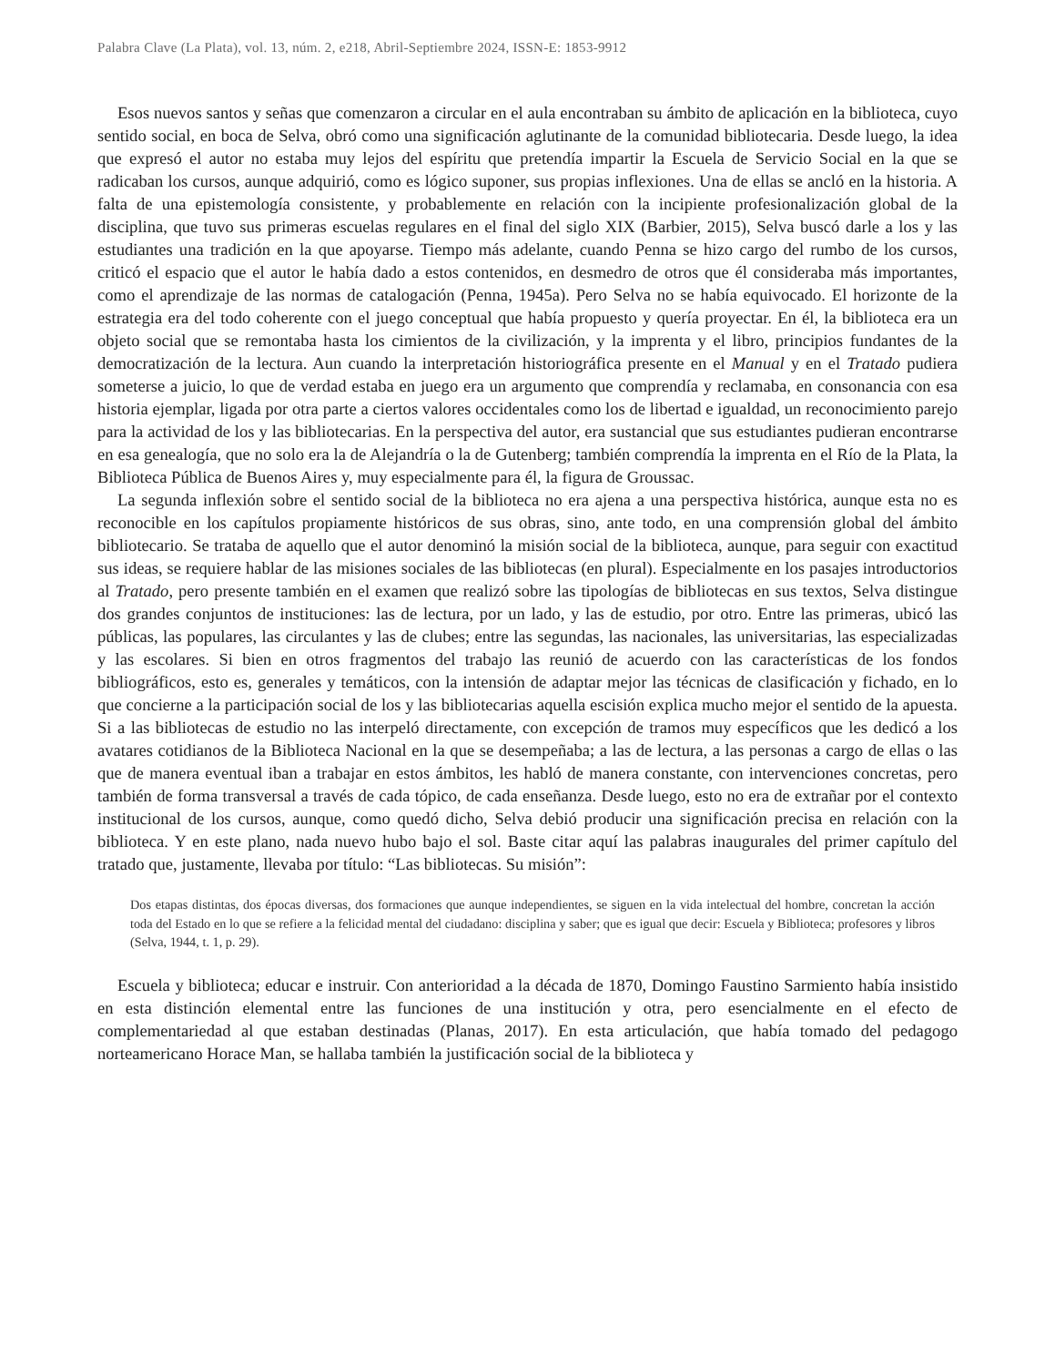Palabra Clave (La Plata), vol. 13, núm. 2, e218, Abril-Septiembre 2024, ISSN-E: 1853-9912
Esos nuevos santos y señas que comenzaron a circular en el aula encontraban su ámbito de aplicación en la biblioteca, cuyo sentido social, en boca de Selva, obró como una significación aglutinante de la comunidad bibliotecaria. Desde luego, la idea que expresó el autor no estaba muy lejos del espíritu que pretendía impartir la Escuela de Servicio Social en la que se radicaban los cursos, aunque adquirió, como es lógico suponer, sus propias inflexiones. Una de ellas se ancló en la historia. A falta de una epistemología consistente, y probablemente en relación con la incipiente profesionalización global de la disciplina, que tuvo sus primeras escuelas regulares en el final del siglo XIX (Barbier, 2015), Selva buscó darle a los y las estudiantes una tradición en la que apoyarse. Tiempo más adelante, cuando Penna se hizo cargo del rumbo de los cursos, criticó el espacio que el autor le había dado a estos contenidos, en desmedro de otros que él consideraba más importantes, como el aprendizaje de las normas de catalogación (Penna, 1945a). Pero Selva no se había equivocado. El horizonte de la estrategia era del todo coherente con el juego conceptual que había propuesto y quería proyectar. En él, la biblioteca era un objeto social que se remontaba hasta los cimientos de la civilización, y la imprenta y el libro, principios fundantes de la democratización de la lectura. Aun cuando la interpretación historiográfica presente en el Manual y en el Tratado pudiera someterse a juicio, lo que de verdad estaba en juego era un argumento que comprendía y reclamaba, en consonancia con esa historia ejemplar, ligada por otra parte a ciertos valores occidentales como los de libertad e igualdad, un reconocimiento parejo para la actividad de los y las bibliotecarias. En la perspectiva del autor, era sustancial que sus estudiantes pudieran encontrarse en esa genealogía, que no solo era la de Alejandría o la de Gutenberg; también comprendía la imprenta en el Río de la Plata, la Biblioteca Pública de Buenos Aires y, muy especialmente para él, la figura de Groussac.
La segunda inflexión sobre el sentido social de la biblioteca no era ajena a una perspectiva histórica, aunque esta no es reconocible en los capítulos propiamente históricos de sus obras, sino, ante todo, en una comprensión global del ámbito bibliotecario. Se trataba de aquello que el autor denominó la misión social de la biblioteca, aunque, para seguir con exactitud sus ideas, se requiere hablar de las misiones sociales de las bibliotecas (en plural). Especialmente en los pasajes introductorios al Tratado, pero presente también en el examen que realizó sobre las tipologías de bibliotecas en sus textos, Selva distingue dos grandes conjuntos de instituciones: las de lectura, por un lado, y las de estudio, por otro. Entre las primeras, ubicó las públicas, las populares, las circulantes y las de clubes; entre las segundas, las nacionales, las universitarias, las especializadas y las escolares. Si bien en otros fragmentos del trabajo las reunió de acuerdo con las características de los fondos bibliográficos, esto es, generales y temáticos, con la intensión de adaptar mejor las técnicas de clasificación y fichado, en lo que concierne a la participación social de los y las bibliotecarias aquella escisión explica mucho mejor el sentido de la apuesta. Si a las bibliotecas de estudio no las interpeló directamente, con excepción de tramos muy específicos que les dedicó a los avatares cotidianos de la Biblioteca Nacional en la que se desempeñaba; a las de lectura, a las personas a cargo de ellas o las que de manera eventual iban a trabajar en estos ámbitos, les habló de manera constante, con intervenciones concretas, pero también de forma transversal a través de cada tópico, de cada enseñanza. Desde luego, esto no era de extrañar por el contexto institucional de los cursos, aunque, como quedó dicho, Selva debió producir una significación precisa en relación con la biblioteca. Y en este plano, nada nuevo hubo bajo el sol. Baste citar aquí las palabras inaugurales del primer capítulo del tratado que, justamente, llevaba por título: “Las bibliotecas. Su misión”:
Dos etapas distintas, dos épocas diversas, dos formaciones que aunque independientes, se siguen en la vida intelectual del hombre, concretan la acción toda del Estado en lo que se refiere a la felicidad mental del ciudadano: disciplina y saber; que es igual que decir: Escuela y Biblioteca; profesores y libros (Selva, 1944, t. 1, p. 29).
Escuela y biblioteca; educar e instruir. Con anterioridad a la década de 1870, Domingo Faustino Sarmiento había insistido en esta distinción elemental entre las funciones de una institución y otra, pero esencialmente en el efecto de complementariedad al que estaban destinadas (Planas, 2017). En esta articulación, que había tomado del pedagogo norteamericano Horace Man, se hallaba también la justificación social de la biblioteca y